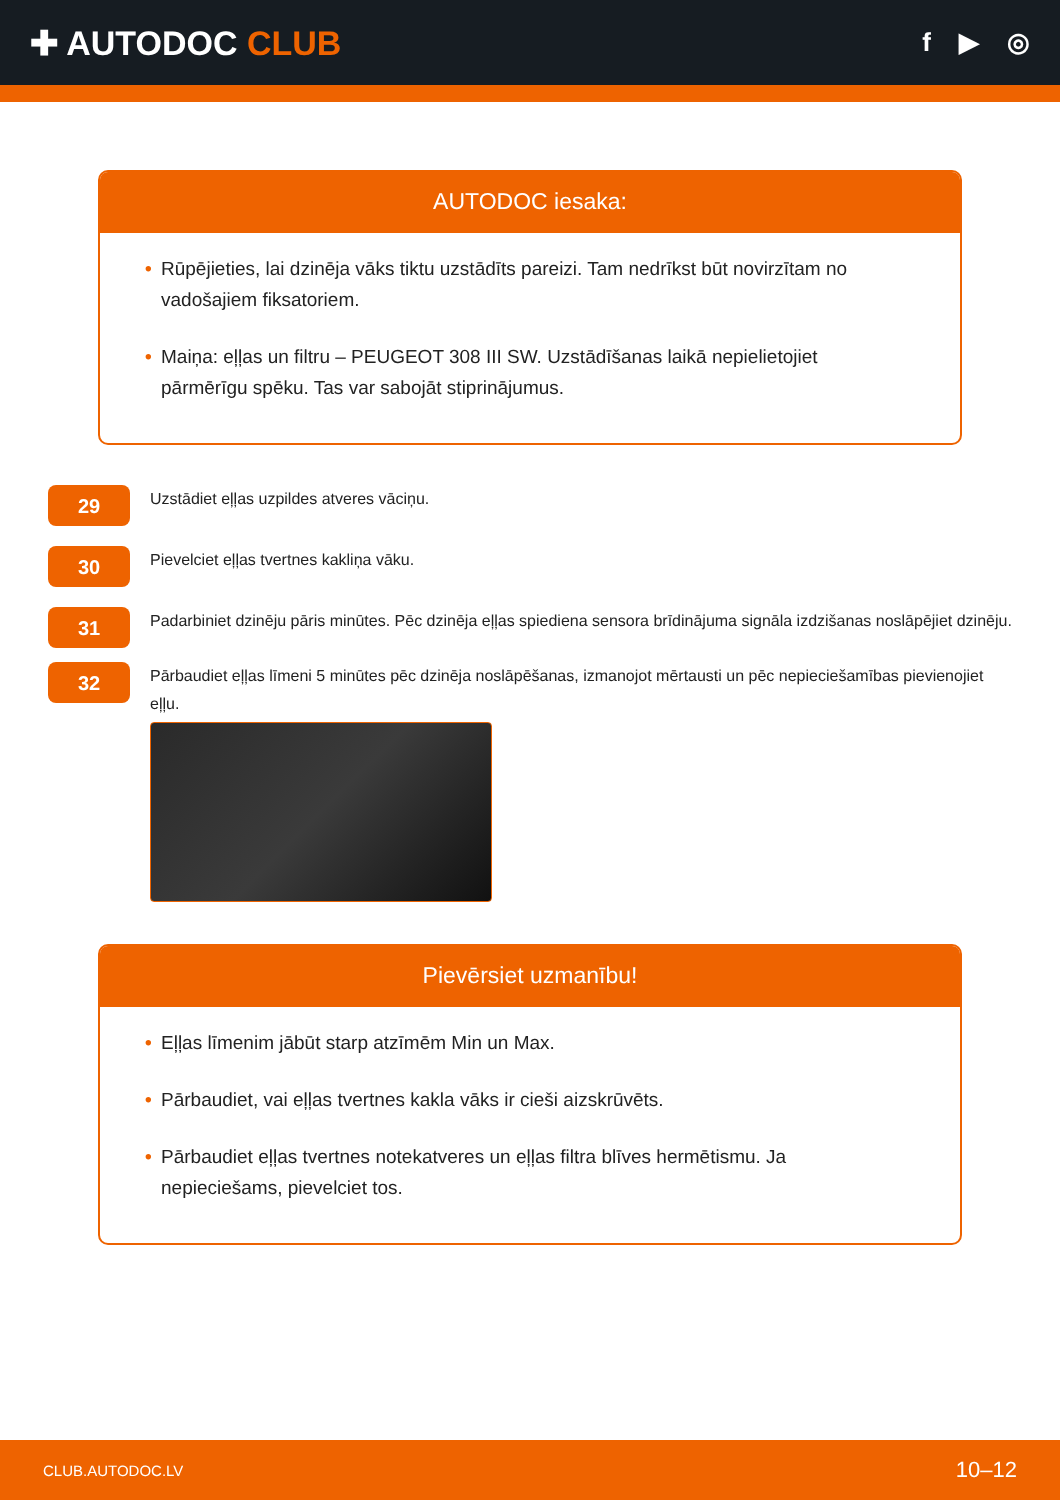✚ AUTODOC CLUB
f ▶ ◎
AUTODOC iesaka:
• Rūpējieties, lai dzinēja vāks tiktu uzstādīts pareizi. Tam nedrīkst būt novirzītam no vadošajiem fiksatoriem.
• Maiņa: eļļas un filtru – PEUGEOT 308 III SW. Uzstādīšanas laikā nepielietojiet pārmērīgu spēku. Tas var sabojāt stiprinājumus.
29
Uzstādiet eļļas uzpildes atveres vāciņu.
30
Pievelciet eļļas tvertnes kakliņa vāku.
31
Padarbiniet dzinēju pāris minūtes. Pēc dzinēja eļļas spiediena sensora brīdinājuma signāla izdzišanas noslāpējiet dzinēju.
32
Pārbaudiet eļļas līmeni 5 minūtes pēc dzinēja noslāpēšanas, izmanojot mērtausti un pēc nepieciešamības pievienojiet eļļu.
Pievērsiet uzmanību!
• Eļļas līmenim jābūt starp atzīmēm Min un Max.
• Pārbaudiet, vai eļļas tvertnes kakla vāks ir cieši aizskrūvēts.
• Pārbaudiet eļļas tvertnes notekatveres un eļļas filtra blīves hermētismu. Ja nepieciešams, pievelciet tos.
CLUB.AUTODOC.LV 10–12